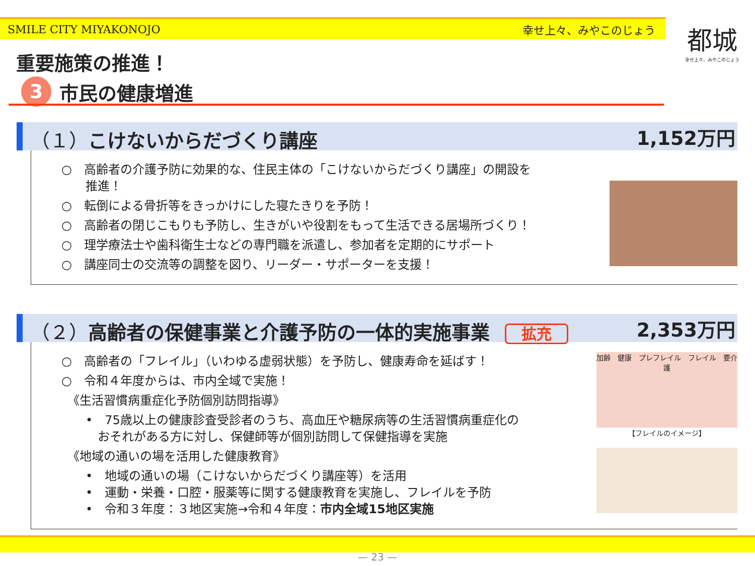SMILE CITY MIYAKONOJO 幸せ上々、みやこのじょう
都城
幸せ上々、みやこのじょう
重要施策の推進！
3 市民の健康増進
（１）こけないからだづくり講座 1,152万円
○　高齢者の介護予防に効果的な、住民主体の「こけないからだづくり講座」の開設を
　　推進！
○　転倒による骨折等をきっかけにした寝たきりを予防！
○　高齢者の閉じこもりも予防し、生きがいや役割をもって生活できる居場所づくり！
○　理学療法士や歯科衛生士などの専門職を派遣し、参加者を定期的にサポート
○　講座同士の交流等の調整を図り、リーダー・サポーターを支援！
（２）高齢者の保健事業と介護予防の一体的実施事業 拡充 2,353万円
○　高齢者の「フレイル」（いわゆる虚弱状態）を予防し、健康寿命を延ばす！
○　令和４年度からは、市内全域で実施！
　《生活習慣病重症化予防個別訪問指導》
　　•　75歳以上の健康診査受診者のうち、高血圧や糖尿病等の生活習慣病重症化の
　　　おそれがある方に対し、保健師等が個別訪問して保健指導を実施
　《地域の通いの場を活用した健康教育》
　　•　地域の通いの場（こけないからだづくり講座等）を活用
　　•　運動・栄養・口腔・服薬等に関する健康教育を実施し、フレイルを予防
　　•　令和３年度：３地区実施→令和４年度：市内全域15地区実施
加齢　健康　プレフレイル　フレイル　要介護
【フレイルのイメージ】
— 23 —